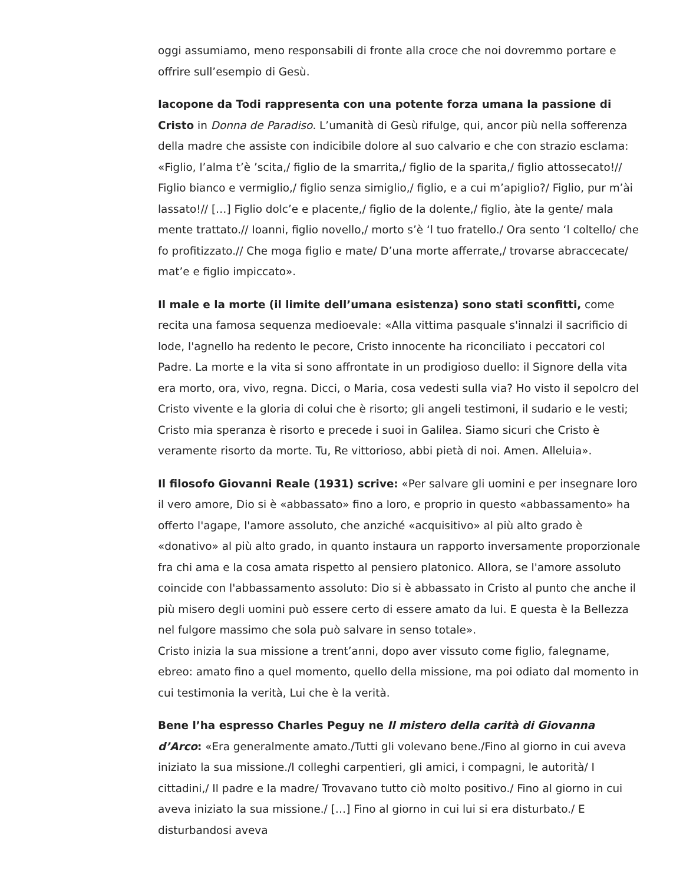oggi assumiamo, meno responsabili di fronte alla croce che noi dovremmo portare e offrire sull’esempio di Gesù.
Iacopone da Todi rappresenta con una potente forza umana la passione di Cristo in Donna de Paradiso. L’umanità di Gesù rifulge, qui, ancor più nella sofferenza della madre che assiste con indicibile dolore al suo calvario e che con strazio esclama: «Figlio, l’alma t’è ’scita,/ figlio de la smarrita,/ figlio de la sparita,/ figlio attossecato!// Figlio bianco e vermiglio,/ figlio senza simiglio,/ figlio, e a cui m’apiglio?/ Figlio, pur m’ài lassato!// […] Figlio dolc’e e placente,/ figlio de la dolente,/ figlio, àte la gente/ mala mente trattato.// Ioanni, figlio novello,/ morto s’è ‘l tuo fratello./ Ora sento ‘l coltello/ che fo profitizzato.// Che moga figlio e mate/ D’una morte afferrate,/ trovarse abraccecate/ mat’e e figlio impiccato».
Il male e la morte (il limite dell’umana esistenza) sono stati sconfitti, come recita una famosa sequenza medioevale: «Alla vittima pasquale s'innalzi il sacrificio di lode, l'agnello ha redento le pecore, Cristo innocente ha riconciliato i peccatori col Padre. La morte e la vita si sono affrontate in un prodigioso duello: il Signore della vita era morto, ora, vivo, regna. Dicci, o Maria, cosa vedesti sulla via? Ho visto il sepolcro del Cristo vivente e la gloria di colui che è risorto; gli angeli testimoni, il sudario e le vesti; Cristo mia speranza è risorto e precede i suoi in Galilea. Siamo sicuri che Cristo è veramente risorto da morte. Tu, Re vittorioso, abbi pietà di noi. Amen. Alleluia».
Il filosofo Giovanni Reale (1931) scrive: «Per salvare gli uomini e per insegnare loro il vero amore, Dio si è «abbassato» fino a loro, e proprio in questo «abbassamento» ha offerto l'agape, l'amore assoluto, che anziché «acquisitivo» al più alto grado è «donativo» al più alto grado, in quanto instaura un rapporto inversamente proporzionale fra chi ama e la cosa amata rispetto al pensiero platonico. Allora, se l'amore assoluto coincide con l'abbassamento assoluto: Dio si è abbassato in Cristo al punto che anche il più misero degli uomini può essere certo di essere amato da lui. E questa è la Bellezza nel fulgore massimo che sola può salvare in senso totale».
Cristo inizia la sua missione a trent’anni, dopo aver vissuto come figlio, falegname, ebreo: amato fino a quel momento, quello della missione, ma poi odiato dal momento in cui testimonia la verità, Lui che è la verità.
Bene l’ha espresso Charles Peguy ne Il mistero della carità di Giovanna d’Arco: «Era generalmente amato./Tutti gli volevano bene./Fino al giorno in cui aveva iniziato la sua missione./I colleghi carpentieri, gli amici, i compagni, le autorità/ I cittadini,/ Il padre e la madre/ Trovavano tutto ciò molto positivo./ Fino al giorno in cui aveva iniziato la sua missione./ […] Fino al giorno in cui lui si era disturbato./ E disturbandosi aveva